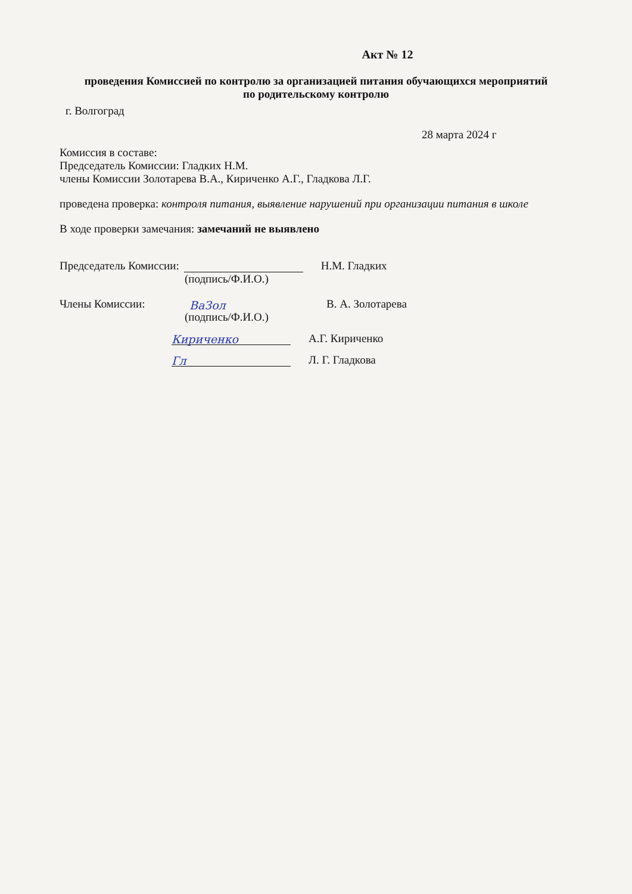Акт № 12
проведения Комиссией по контролю за организацией питания обучающихся мероприятий по родительскому контролю
г. Волгоград
28 марта 2024 г
Комиссия в составе:
Председатель Комиссии: Гладких Н.М.
члены Комиссии Золотарева В.А., Кириченко А.Г., Гладкова Л.Г.
проведена проверка: контроля питания, выявление нарушений при организации питания в школе
В ходе проверки замечания: замечаний не выявлено
Председатель Комиссии: Н.М. Гладких
(подпись/Ф.И.О.)
Члены Комиссии: ВаЗол В. А. Золотарева
(подпись/Ф.И.О.)
Кириченко А.Г. Кириченко
Гл Л. Г. Гладкова